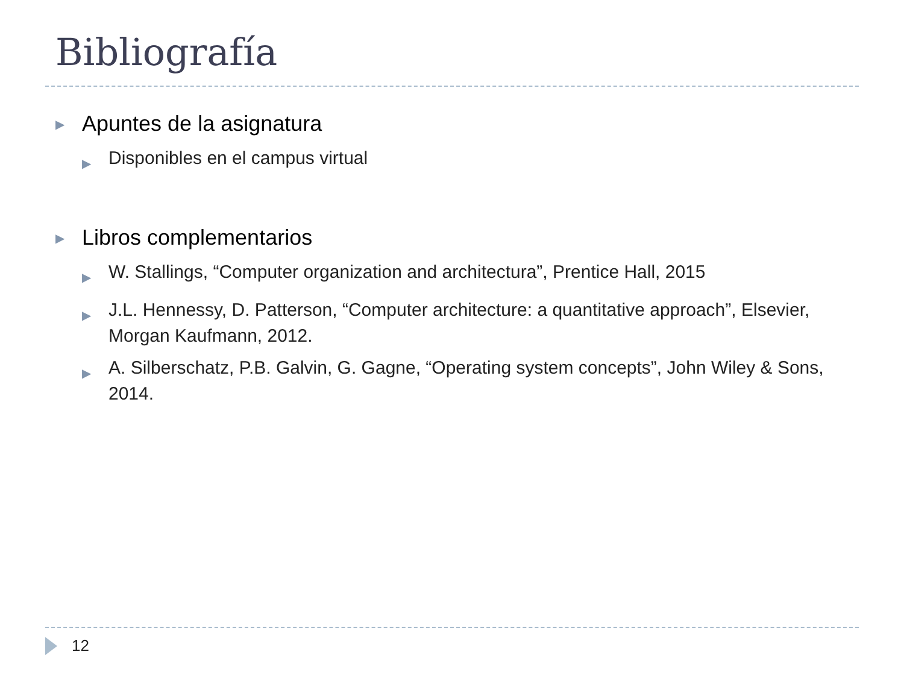Bibliografía
▶ Apuntes de la asignatura
▶ Disponibles en el campus virtual
▶ Libros complementarios
▶ W. Stallings, “Computer organization and architectura”, Prentice Hall, 2015
▶ J.L. Hennessy, D. Patterson, “Computer architecture: a quantitative approach”, Elsevier, Morgan Kaufmann, 2012.
▶ A. Silberschatz, P.B. Galvin, G. Gagne, “Operating system concepts”, John Wiley & Sons, 2014.
12